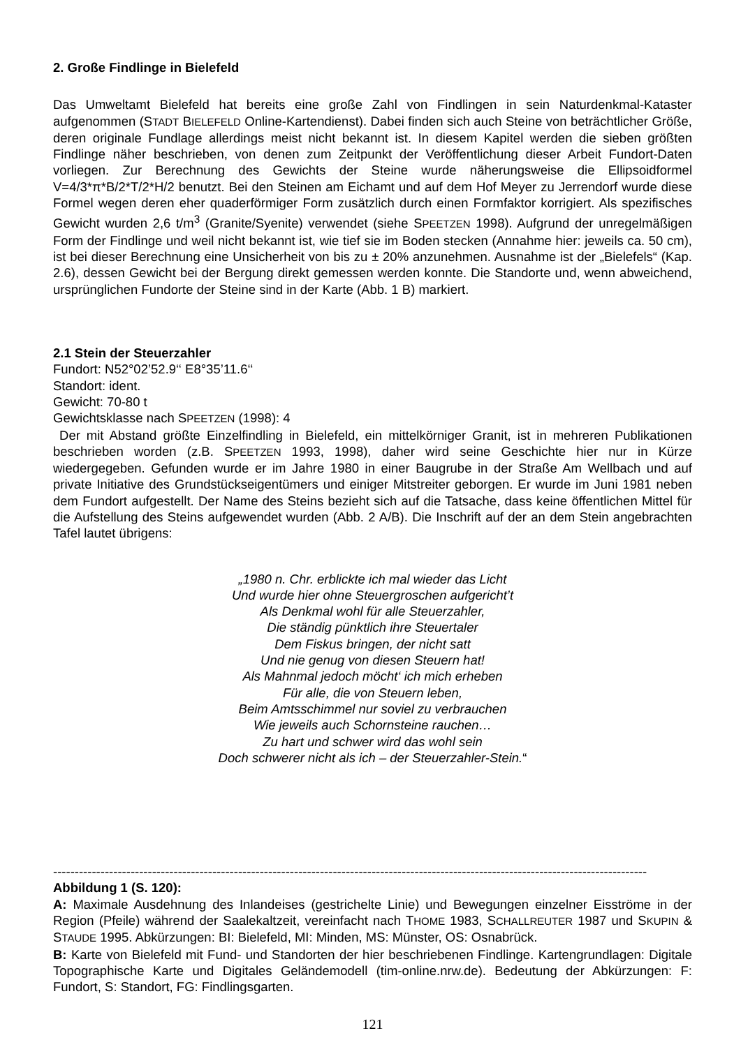2. Große Findlinge in Bielefeld
Das Umweltamt Bielefeld hat bereits eine große Zahl von Findlingen in sein Naturdenkmal-Kataster aufgenommen (STADT BIELEFELD Online-Kartendienst). Dabei finden sich auch Steine von beträchtlicher Größe, deren originale Fundlage allerdings meist nicht bekannt ist. In diesem Kapitel werden die sieben größten Findlinge näher beschrieben, von denen zum Zeitpunkt der Veröffentlichung dieser Arbeit Fundort-Daten vorliegen. Zur Berechnung des Gewichts der Steine wurde näherungsweise die Ellipsoidformel V=4/3*π*B/2*T/2*H/2 benutzt. Bei den Steinen am Eichamt und auf dem Hof Meyer zu Jerrendorf wurde diese Formel wegen deren eher quaderförmiger Form zusätzlich durch einen Formfaktor korrigiert. Als spezifisches Gewicht wurden 2,6 t/m<sup>3</sup> (Granite/Syenite) verwendet (siehe SPEETZEN 1998). Aufgrund der unregelmäßigen Form der Findlinge und weil nicht bekannt ist, wie tief sie im Boden stecken (Annahme hier: jeweils ca. 50 cm), ist bei dieser Berechnung eine Unsicherheit von bis zu ± 20% anzunehmen. Ausnahme ist der „Bielefels“ (Kap. 2.6), dessen Gewicht bei der Bergung direkt gemessen werden konnte. Die Standorte und, wenn abweichend, ursprünglichen Fundorte der Steine sind in der Karte (Abb. 1 B) markiert.
2.1 Stein der Steuerzahler
Fundort: N52°02’52.9‘‘ E8°35’11.6‘‘
Standort: ident.
Gewicht: 70-80 t
Gewichtsklasse nach SPEETZEN (1998): 4
Der mit Abstand größte Einzelfindling in Bielefeld, ein mittelkörniger Granit, ist in mehreren Publikationen beschrieben worden (z.B. SPEETZEN 1993, 1998), daher wird seine Geschichte hier nur in Kürze wiedergegeben. Gefunden wurde er im Jahre 1980 in einer Baugrube in der Straße Am Wellbach und auf private Initiative des Grundstückseigentümers und einiger Mitstreiter geborgen. Er wurde im Juni 1981 neben dem Fundort aufgestellt. Der Name des Steins bezieht sich auf die Tatsache, dass keine öffentlichen Mittel für die Aufstellung des Steins aufgewendet wurden (Abb. 2 A/B). Die Inschrift auf der an dem Stein angebrachten Tafel lautet übrigens:
„1980 n. Chr. erblickte ich mal wieder das Licht
Und wurde hier ohne Steuergroschen aufgericht’t
Als Denkmal wohl für alle Steuerzahler,
Die ständig pünktlich ihre Steuertaler
Dem Fiskus bringen, der nicht satt
Und nie genug von diesen Steuern hat!
Als Mahnmal jedoch möcht‘ ich mich erheben
Für alle, die von Steuern leben,
Beim Amtsschimmel nur soviel zu verbrauchen
Wie jeweils auch Schornsteine rauchen…
Zu hart und schwer wird das wohl sein
Doch schwerer nicht als ich – der Steuerzahler-Stein.“
------------------------------------------------------------------------------------------------------------------------------------------
Abbildung 1 (S. 120):
A: Maximale Ausdehnung des Inlandeises (gestrichelte Linie) und Bewegungen einzelner Eisströme in der Region (Pfeile) während der Saalekaltzeit, vereinfacht nach THOME 1983, SCHALLREUTER 1987 und SKUPIN & STAUDE 1995. Abkürzungen: BI: Bielefeld, MI: Minden, MS: Münster, OS: Osnabrück.
B: Karte von Bielefeld mit Fund- und Standorten der hier beschriebenen Findlinge. Kartengrundlagen: Digitale Topographische Karte und Digitales Geländemodell (tim-online.nrw.de). Bedeutung der Abkürzungen: F: Fundort, S: Standort, FG: Findlingsgarten.
121